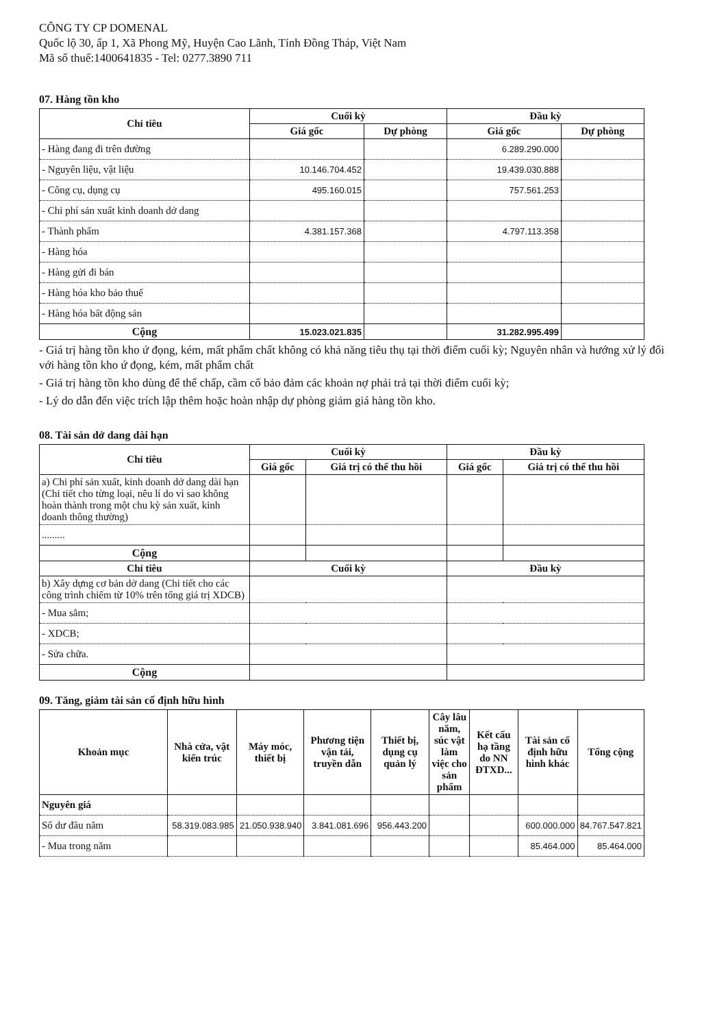CÔNG TY CP DOMENAL
Quốc lộ 30, ấp 1, Xã Phong Mỹ, Huyện Cao Lãnh, Tỉnh Đồng Tháp, Việt Nam
Mã số thuế:1400641835 - Tel: 0277.3890 711
07. Hàng tồn kho
| Chỉ tiêu | Cuối kỳ | | Đầu kỳ | |
| --- | --- | --- | --- | --- |
| | Giá gốc | Dự phòng | Giá gốc | Dự phòng |
| - Hàng đang đi trên đường | | | 6.289.290.000 | |
| - Nguyên liệu, vật liệu | 10.146.704.452 | | 19.439.030.888 | |
| - Công cụ, dụng cụ | 495.160.015 | | 757.561.253 | |
| - Chi phí sản xuất kinh doanh dở dang | | | | |
| - Thành phẩm | 4.381.157.368 | | 4.797.113.358 | |
| - Hàng hóa | | | | |
| - Hàng gửi đi bán | | | | |
| - Hàng hóa kho bảo thuế | | | | |
| - Hàng hóa bất động sản | | | | |
| Cộng | 15.023.021.835 | | 31.282.995.499 | |
- Giá trị hàng tồn kho ứ đọng, kém, mất phẩm chất không có khả năng tiêu thụ tại thời điểm cuối kỳ; Nguyên nhân và hướng xử lý đối với hàng tồn kho ứ đọng, kém, mất phẩm chất
- Giá trị hàng tồn kho dùng để thế chấp, cầm cố bảo đảm các khoản nợ phải trả tại thời điểm cuối kỳ;
- Lý do dẫn đến việc trích lập thêm hoặc hoàn nhập dự phòng giảm giá hàng tồn kho.
08. Tài sản dở dang dài hạn
| Chỉ tiêu | Cuối kỳ | | Đầu kỳ | |
| --- | --- | --- | --- | --- |
| | Giá gốc | Giá trị có thể thu hồi | Giá gốc | Giá trị có thể thu hồi |
| a) Chi phí sản xuất, kinh doanh dở dang dài hạn (Chi tiết cho từng loại, nêu lí do vì sao không hoàn thành trong một chu kỳ sản xuất, kinh doanh thông thường) | | | | |
| ......... | | | | |
| Cộng | | | | |
| Chỉ tiêu | Cuối kỳ | | Đầu kỳ | |
| b) Xây dựng cơ bản dở dang (Chi tiết cho các công trình chiếm từ 10% trên tổng giá trị XDCB) | | | | |
| - Mua sắm; | | | | |
| - XDCB; | | | | |
| - Sửa chữa. | | | | |
| Cộng | | | | |
09. Tăng, giảm tài sản cố định hữu hình
| Khoản mục | Nhà cửa, vật kiến trúc | Máy móc, thiết bị | Phương tiện vận tải, truyền dẫn | Thiết bị, dụng cụ quản lý | Cây lâu năm, súc vật làm việc cho sản phẩm | Kết cấu hạ tầng do NN ĐTXD... | Tài sản cố định hữu hình khác | Tổng cộng |
| --- | --- | --- | --- | --- | --- | --- | --- | --- |
| Nguyên giá | | | | | | | | |
| Số dư đầu năm | 58.319.083.985 | 21.050.938.940 | 3.841.081.696 | 956.443.200 | | | 600.000.000 | 84.767.547.821 |
| - Mua trong năm | | | | | | | 85.464.000 | 85.464.000 |